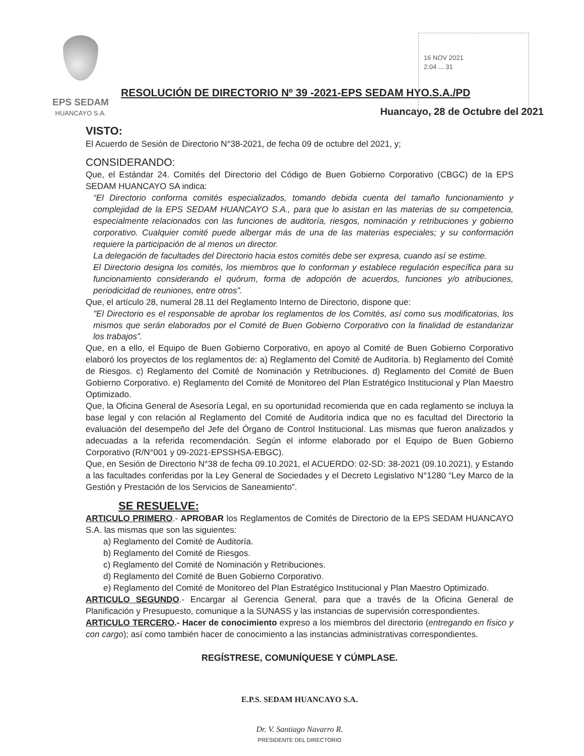EPS SEDAM
HUANCAYO S.A.
16 NOV 2021
2:04 ... 31
RESOLUCIÓN DE DIRECTORIO Nº 39 -2021-EPS SEDAM HYO.S.A./PD
Huancayo, 28 de Octubre del 2021
VISTO:
El Acuerdo de Sesión de Directorio N°38-2021, de fecha 09 de octubre del 2021, y;
CONSIDERANDO:
Que, el Estándar 24. Comités del Directorio del Código de Buen Gobierno Corporativo (CBGC) de la EPS SEDAM HUANCAYO SA indica:
“El Directorio conforma comités especializados, tomando debida cuenta del tamaño funcionamiento y complejidad de la EPS SEDAM HUANCAYO S.A., para que lo asistan en las materias de su competencia, especialmente relacionados con las funciones de auditoría, riesgos, nominación y retribuciones y gobierno corporativo. Cualquier comité puede albergar más de una de las materias especiales; y su conformación requiere la participación de al menos un director.
La delegación de facultades del Directorio hacia estos comités debe ser expresa, cuando así se estime.
El Directorio designa los comités, los miembros que lo conforman y establece regulación específica para su funcionamiento considerando el quórum, forma de adopción de acuerdos, funciones y/o atribuciones, periodicidad de reuniones, entre otros”.
Que, el artículo 28, numeral 28.11 del Reglamento Interno de Directorio, dispone que:
"El Directorio es el responsable de aprobar los reglamentos de los Comités, así como sus modificatorias, los mismos que serán elaborados por el Comité de Buen Gobierno Corporativo con la finalidad de estandarizar los trabajos”.
Que, en a ello, el Equipo de Buen Gobierno Corporativo, en apoyo al Comité de Buen Gobierno Corporativo elaboró los proyectos de los reglamentos de: a) Reglamento del Comité de Auditoría. b) Reglamento del Comité de Riesgos. c) Reglamento del Comité de Nominación y Retribuciones. d) Reglamento del Comité de Buen Gobierno Corporativo. e) Reglamento del Comité de Monitoreo del Plan Estratégico Institucional y Plan Maestro Optimizado.
Que, la Oficina General de Asesoría Legal, en su oportunidad recomienda que en cada reglamento se incluya la base legal y con relación al Reglamento del Comité de Auditoría indica que no es facultad del Directorio la evaluación del desempeño del Jefe del Órgano de Control Institucional. Las mismas que fueron analizados y adecuadas a la referida recomendación. Según el informe elaborado por el Equipo de Buen Gobierno Corporativo (R/N°001 y 09-2021-EPSSHSA-EBGC).
Que, en Sesión de Directorio N°38 de fecha 09.10.2021, el ACUERDO: 02-SD: 38-2021 (09.10.2021), y Estando a las facultades conferidas por la Ley General de Sociedades y el Decreto Legislativo N°1280 “Ley Marco de la Gestión y Prestación de los Servicios de Saneamiento”.
SE RESUELVE:
ARTICULO PRIMERO.- APROBAR los Reglamentos de Comités de Directorio de la EPS SEDAM HUANCAYO S.A. las mismas que son las siguientes:
a) Reglamento del Comité de Auditoría.
b) Reglamento del Comité de Riesgos.
c) Reglamento del Comité de Nominación y Retribuciones.
d) Reglamento del Comité de Buen Gobierno Corporativo.
e) Reglamento del Comité de Monitoreo del Plan Estratégico Institucional y Plan Maestro Optimizado.
ARTICULO SEGUNDO.- Encargar al Gerencia General, para que a través de la Oficina General de Planificación y Presupuesto, comunique a la SUNASS y las instancias de supervisión correspondientes.
ARTICULO TERCERO.- Hacer de conocimiento expreso a los miembros del directorio (entregando en físico y con cargo); así como también hacer de conocimiento a las instancias administrativas correspondientes.
REGÍSTRESE, COMUNÍQUESE Y CÚMPLASE.
E.P.S. SEDAM HUANCAYO S.A.
Dr. V. Santiago Navarro R.
PRESIDENTE DEL DIRECTORIO